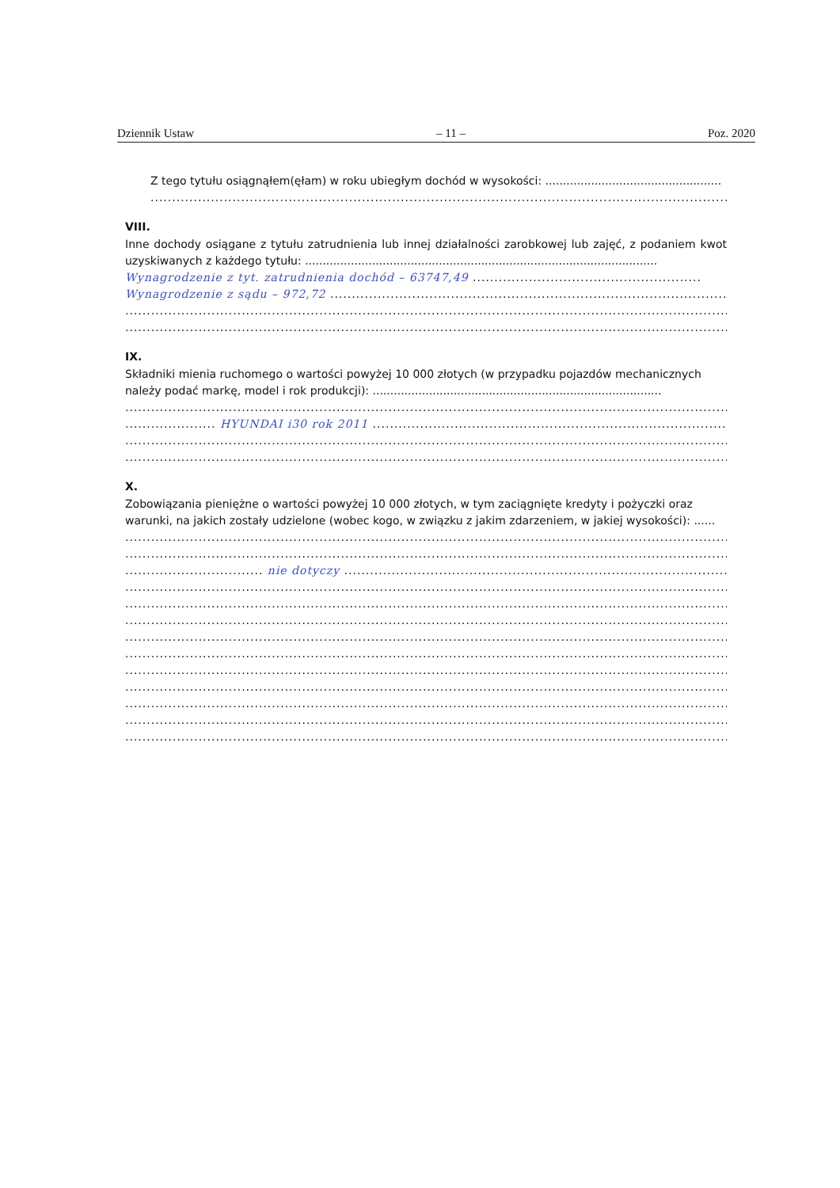Dziennik Ustaw – 11 – Poz. 2020
Z tego tytułu osiągnąłem(ęłam) w roku ubiegłym dochód w wysokości: ..................................................
..............................................................................................................................................
VIII.
Inne dochody osiągane z tytułu zatrudnienia lub innej działalności zarobkowej lub zajęć, z podaniem kwot uzyskiwanych z każdego tytułu: ....................................................................................................
Wynagrodzenie z tyt. zatrudnienia dochód – 63747,49 .....................................................
Wynagrodzenie z sądu – 972,72 ..............................................................................................
..............................................................................................................................................
..............................................................................................................................................
IX.
Składniki mienia ruchomego o wartości powyżej 10 000 złotych (w przypadku pojazdów mechanicznych należy podać markę, model i rok produkcji): ..................................................................................
..............................................................................................................................................
..................... HYUNDAI i30 rok 2011 .............................................................................................
..............................................................................................................................................
..............................................................................................................................................
X.
Zobowiązania pieniężne o wartości powyżej 10 000 złotych, w tym zaciągnięte kredyty i pożyczki oraz warunki, na jakich zostały udzielone (wobec kogo, w związku z jakim zdarzeniem, w jakiej wysokości): ......
..............................................................................................................................................
..............................................................................................................................................
................................ nie dotyczy ............................................................................................
..............................................................................................................................................
..............................................................................................................................................
..............................................................................................................................................
..............................................................................................................................................
..............................................................................................................................................
..............................................................................................................................................
..............................................................................................................................................
..............................................................................................................................................
..............................................................................................................................................
..............................................................................................................................................